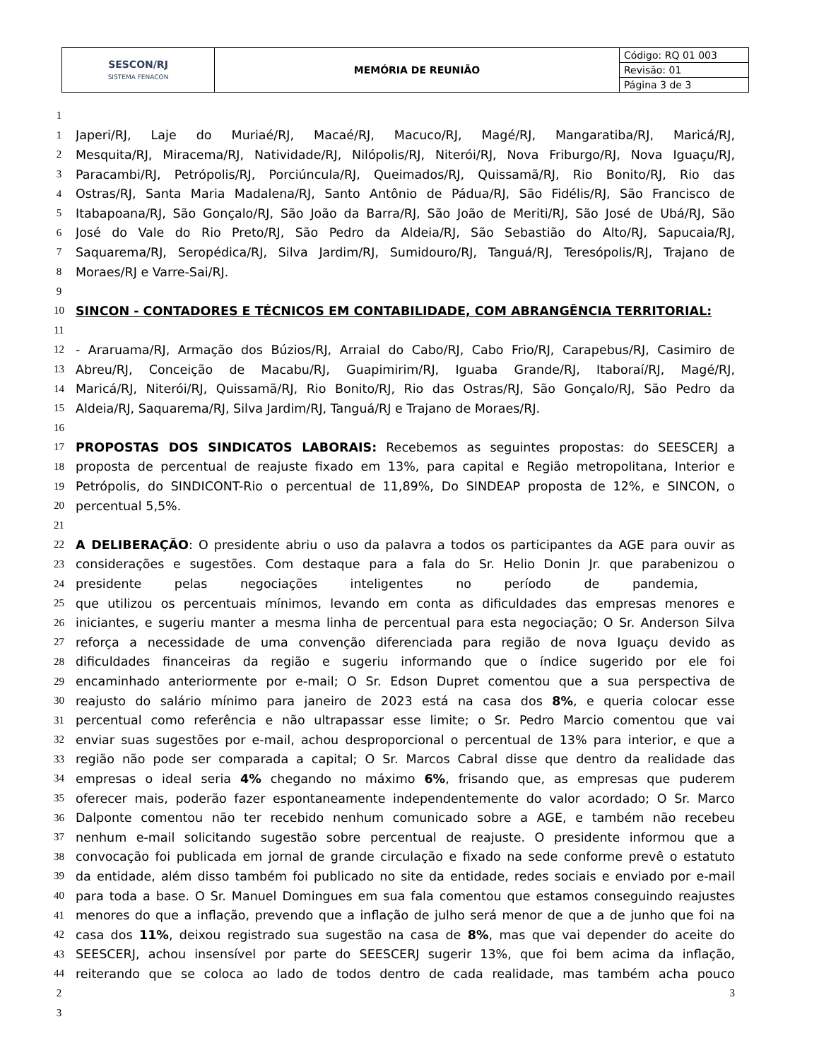| SESCON/RJ SISTEMA FENACON | MEMÓRIA DE REUNIÃO | Código: RQ 01 003 |
| | | Revisão: 01 |
| | | Página 3 de 3 |
1
1 Japeri/RJ, Laje do Muriaé/RJ, Macaé/RJ, Macuco/RJ, Magé/RJ, Mangaratiba/RJ, Maricá/RJ,
2 Mesquita/RJ, Miracema/RJ, Natividade/RJ, Nilópolis/RJ, Niterói/RJ, Nova Friburgo/RJ, Nova Iguaçu/RJ,
3 Paracambi/RJ, Petrópolis/RJ, Porciúncula/RJ, Queimados/RJ, Quissamã/RJ, Rio Bonito/RJ, Rio das
4 Ostras/RJ, Santa Maria Madalena/RJ, Santo Antônio de Pádua/RJ, São Fidélis/RJ, São Francisco de
5 Itabapoana/RJ, São Gonçalo/RJ, São João da Barra/RJ, São João de Meriti/RJ, São José de Ubá/RJ, São
6 José do Vale do Rio Preto/RJ, São Pedro da Aldeia/RJ, São Sebastião do Alto/RJ, Sapucaia/RJ,
7 Saquarema/RJ, Seropédica/RJ, Silva Jardim/RJ, Sumidouro/RJ, Tanguá/RJ, Teresópolis/RJ, Trajano de
8 Moraes/RJ e Varre-Sai/RJ.
9
10 SINCON - CONTADORES E TÉCNICOS EM CONTABILIDADE, COM ABRANGÊNCIA TERRITORIAL:
11
12 - Araruama/RJ, Armação dos Búzios/RJ, Arraial do Cabo/RJ, Cabo Frio/RJ, Carapebus/RJ, Casimiro de
13 Abreu/RJ, Conceição de Macabu/RJ, Guapimirim/RJ, Iguaba Grande/RJ, Itaboraí/RJ, Magé/RJ,
14 Maricá/RJ, Niterói/RJ, Quissamã/RJ, Rio Bonito/RJ, Rio das Ostras/RJ, São Gonçalo/RJ, São Pedro da
15 Aldeia/RJ, Saquarema/RJ, Silva Jardim/RJ, Tanguá/RJ e Trajano de Moraes/RJ.
16
17 PROPOSTAS DOS SINDICATOS LABORAIS: Recebemos as seguintes propostas: do SEESCERJ a
18 proposta de percentual de reajuste fixado em 13%, para capital e Região metropolitana, Interior e
19 Petrópolis, do SINDICONT-Rio o percentual de 11,89%, Do SINDEAP proposta de 12%, e SINCON, o
20 percentual 5,5%.
21
22 A DELIBERAÇÃO: O presidente abriu o uso da palavra a todos os participantes da AGE para ouvir as
23 considerações e sugestões. Com destaque para a fala do Sr. Helio Donin Jr. que parabenizou o
24 presidente pelas negociações inteligentes no período de pandemia,
25 que utilizou os percentuais mínimos, levando em conta as dificuldades das empresas menores e
26 iniciantes, e sugeriu manter a mesma linha de percentual para esta negociação; O Sr. Anderson Silva
27 reforça a necessidade de uma convenção diferenciada para região de nova Iguaçu devido as
28 dificuldades financeiras da região e sugeriu informando que o índice sugerido por ele foi
29 encaminhado anteriormente por e-mail; O Sr. Edson Dupret comentou que a sua perspectiva de
30 reajusto do salário mínimo para janeiro de 2023 está na casa dos 8%, e queria colocar esse
31 percentual como referência e não ultrapassar esse limite; o Sr. Pedro Marcio comentou que vai
32 enviar suas sugestões por e-mail, achou desproporcional o percentual de 13% para interior, e que a
33 região não pode ser comparada a capital; O Sr. Marcos Cabral disse que dentro da realidade das
34 empresas o ideal seria 4% chegando no máximo 6%, frisando que, as empresas que puderem
35 oferecer mais, poderão fazer espontaneamente independentemente do valor acordado; O Sr. Marco
36 Dalponte comentou não ter recebido nenhum comunicado sobre a AGE, e também não recebeu
37 nenhum e-mail solicitando sugestão sobre percentual de reajuste. O presidente informou que a
38 convocação foi publicada em jornal de grande circulação e fixado na sede conforme prevê o estatuto
39 da entidade, além disso também foi publicado no site da entidade, redes sociais e enviado por e-mail
40 para toda a base. O Sr. Manuel Domingues em sua fala comentou que estamos conseguindo reajustes
41 menores do que a inflação, prevendo que a inflação de julho será menor de que a de junho que foi na
42 casa dos 11%, deixou registrado sua sugestão na casa de 8%, mas que vai depender do aceite do
43 SEESCERJ, achou insensível por parte do SEESCERJ sugerir 13%, que foi bem acima da inflação,
44 reiterando que se coloca ao lado de todos dentro de cada realidade, mas também acha pouco
2 3
3